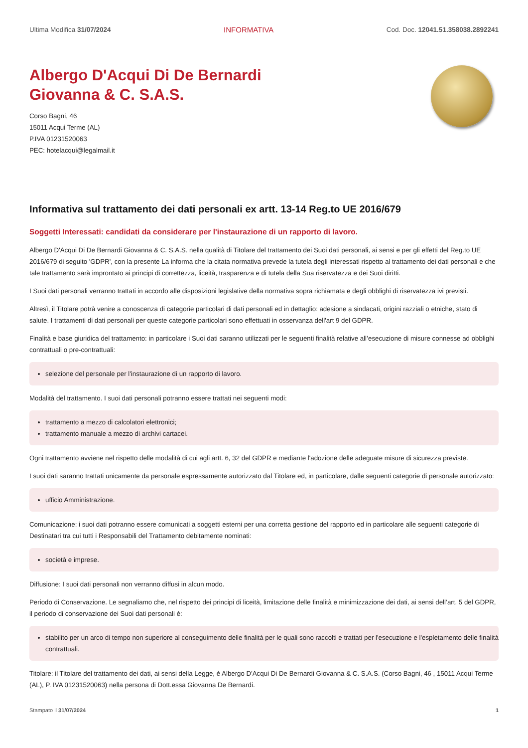Ultima Modifica 31/07/2024 INFORMATIVA Cod. Doc. 12041.51.358038.2892241
Albergo D'Acqui Di De Bernardi
Giovanna & C. S.A.S.
Corso Bagni, 46
15011 Acqui Terme (AL)
P.IVA 01231520063
PEC: hotelacqui@legalmail.it
Informativa sul trattamento dei dati personali ex artt. 13-14 Reg.to UE 2016/679
Soggetti Interessati: candidati da considerare per l'instaurazione di un rapporto di lavoro.
Albergo D'Acqui Di De Bernardi Giovanna & C. S.A.S. nella qualità di Titolare del trattamento dei Suoi dati personali, ai sensi e per gli effetti del Reg.to UE 2016/679 di seguito 'GDPR', con la presente La informa che la citata normativa prevede la tutela degli interessati rispetto al trattamento dei dati personali e che tale trattamento sarà improntato ai principi di correttezza, liceità, trasparenza e di tutela della Sua riservatezza e dei Suoi diritti.
I Suoi dati personali verranno trattati in accordo alle disposizioni legislative della normativa sopra richiamata e degli obblighi di riservatezza ivi previsti.
Altresì, il Titolare potrà venire a conoscenza di categorie particolari di dati personali ed in dettaglio: adesione a sindacati, origini razziali o etniche, stato di salute. I trattamenti di dati personali per queste categorie particolari sono effettuati in osservanza dell'art 9 del GDPR.
Finalità e base giuridica del trattamento: in particolare i Suoi dati saranno utilizzati per le seguenti finalità relative all’esecuzione di misure connesse ad obblighi contrattuali o pre-contrattuali:
selezione del personale per l'instaurazione di un rapporto di lavoro.
Modalità del trattamento. I suoi dati personali potranno essere trattati nei seguenti modi:
trattamento a mezzo di calcolatori elettronici;
trattamento manuale a mezzo di archivi cartacei.
Ogni trattamento avviene nel rispetto delle modalità di cui agli artt. 6, 32 del GDPR e mediante l'adozione delle adeguate misure di sicurezza previste.
I suoi dati saranno trattati unicamente da personale espressamente autorizzato dal Titolare ed, in particolare, dalle seguenti categorie di personale autorizzato:
ufficio Amministrazione.
Comunicazione: i suoi dati potranno essere comunicati a soggetti esterni per una corretta gestione del rapporto ed in particolare alle seguenti categorie di Destinatari tra cui tutti i Responsabili del Trattamento debitamente nominati:
società e imprese.
Diffusione: I suoi dati personali non verranno diffusi in alcun modo.
Periodo di Conservazione. Le segnaliamo che, nel rispetto dei principi di liceità, limitazione delle finalità e minimizzazione dei dati, ai sensi dell’art. 5 del GDPR, il periodo di conservazione dei Suoi dati personali è:
stabilito per un arco di tempo non superiore al conseguimento delle finalità per le quali sono raccolti e trattati per l'esecuzione e l'espletamento delle finalità contrattuali.
Titolare: il Titolare del trattamento dei dati, ai sensi della Legge, è Albergo D'Acqui Di De Bernardi Giovanna & C. S.A.S. (Corso Bagni, 46 , 15011 Acqui Terme (AL), P. IVA 01231520063) nella persona di Dott.essa Giovanna De Bernardi.
Stampato il 31/07/2024 1